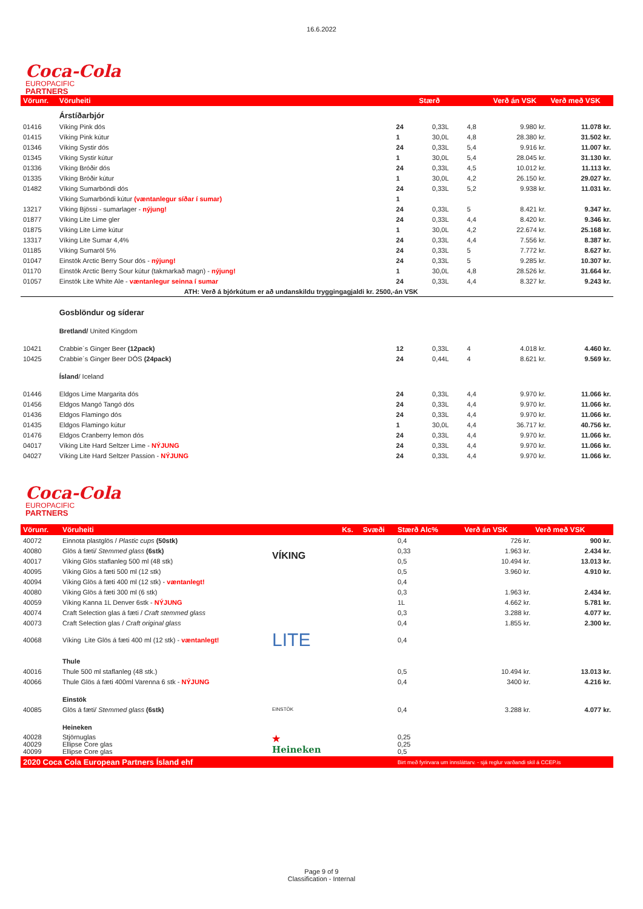16.6.2022
Coca-Cola
EUROPACIFIC
PARTNERS
| Vörunr. | Vöruheiti | | Stærð | | Verð án VSK | Verð með VSK |
| --- | --- | --- | --- | --- | --- | --- |
| | Árstíðarbjór | | | | | |
| 01416 | Víking Pink dós | 24 | 0,33L | 4,8 | 9.980 kr. | 11.078 kr. |
| 01415 | Víking Pink kútur | 1 | 30,0L | 4,8 | 28.380 kr. | 31.502 kr. |
| 01346 | Víking Systir dós | 24 | 0,33L | 5,4 | 9.916 kr. | 11.007 kr. |
| 01345 | Víking Systir kútur | 1 | 30,0L | 5,4 | 28.045 kr. | 31.130 kr. |
| 01336 | Víking Bróðir dós | 24 | 0,33L | 4,5 | 10.012 kr. | 11.113 kr. |
| 01335 | Víking Bróðir kútur | 1 | 30,0L | 4,2 | 26.150 kr. | 29.027 kr. |
| 01482 | Víking Sumarbóndi dós | 24 | 0,33L | 5,2 | 9.938 kr. | 11.031 kr. |
| | Víking Sumarbóndi kútur (væntanlegur síðar í sumar) | 1 | | | | |
| 13217 | Víking Bjössi - sumarlager - nýjung! | 24 | 0,33L | 5 | 8.421 kr. | 9.347 kr. |
| 01877 | Víking Lite Lime gler | 24 | 0,33L | 4,4 | 8.420 kr. | 9.346 kr. |
| 01875 | Víking Lite Lime kútur | 1 | 30,0L | 4,2 | 22.674 kr. | 25.168 kr. |
| 13317 | Víking Lite Sumar 4,4% | 24 | 0,33L | 4,4 | 7.556 kr. | 8.387 kr. |
| 01185 | Víking Sumaröl 5% | 24 | 0,33L | 5 | 7.772 kr. | 8.627 kr. |
| 01047 | Einstök Arctic Berry Sour dós - nýjung! | 24 | 0,33L | 5 | 9.285 kr. | 10.307 kr. |
| 01170 | Einstök Arctic Berry Sour kútur (takmarkað magn) - nýjung! | 1 | 30,0L | 4,8 | 28.526 kr. | 31.664 kr. |
| 01057 | Einstök Lite White Ale - væntanlegur seinna í sumar | 24 | 0,33L | 4,4 | 8.327 kr. | 9.243 kr. |
| | ATH: Verð á bjórkútum er að undanskildu tryggingagjaldi kr. 2500,-án VSK | | | | | |
| | Gosblöndur og síderar | | | | | |
| | Bretland/ United Kingdom | | | | | |
| 10421 | Crabbie´s Ginger Beer (12pack) | 12 | 0,33L | 4 | 4.018 kr. | 4.460 kr. |
| 10425 | Crabbie´s Ginger Beer DÓS (24pack) | 24 | 0,44L | 4 | 8.621 kr. | 9.569 kr. |
| | Ísland / Iceland | | | | | |
| 01446 | Eldgos Lime Margarita dós | 24 | 0,33L | 4,4 | 9.970 kr. | 11.066 kr. |
| 01456 | Eldgos Mangó Tangó dós | 24 | 0,33L | 4,4 | 9.970 kr. | 11.066 kr. |
| 01436 | Eldgos Flamingo dós | 24 | 0,33L | 4,4 | 9.970 kr. | 11.066 kr. |
| 01435 | Eldgos Flamingo kútur | 1 | 30,0L | 4,4 | 36.717 kr. | 40.756 kr. |
| 01476 | Eldgos Cranberry lemon dós | 24 | 0,33L | 4,4 | 9.970 kr. | 11.066 kr. |
| 04017 | Víking Lite Hard Seltzer Lime - NÝJUNG | 24 | 0,33L | 4,4 | 9.970 kr. | 11.066 kr. |
| 04027 | Víking Lite Hard Seltzer Passion - NÝJUNG | 24 | 0,33L | 4,4 | 9.970 kr. | 11.066 kr. |
Coca-Cola
EUROPACIFIC
PARTNERS
| Vörunr. | Vöruheiti | | Ks. | Svæði | Stærð Alc% | Verð án VSK | Verð með VSK |
| --- | --- | --- | --- | --- | --- | --- | --- |
| 40072 | Einnota plastglös / Plastic cups (50stk) | | | | 0,4 | 726 kr. | 900 kr. |
| 40080 | Glös á fæti/ Stemmed glass (6stk) | VÍKING | | | 0,33 | 1.963 kr. | 2.434 kr. |
| 40017 | Víking Glös staflanleg 500 ml (48 stk) | | | | 0,5 | 10.494 kr. | 13.013 kr. |
| 40095 | Víking Glös á fæti 500 ml (12 stk) | | | | 0,5 | 3.960 kr. | 4.910 kr. |
| 40094 | Víking Glös á fæti 400 ml (12 stk) - væntanlegt! | | | | 0,4 | | |
| 40080 | Víking Glös á fæti 300 ml (6 stk) | | | | 0,3 | 1.963 kr. | 2.434 kr. |
| 40059 | Víking Kanna 1L Denver 6stk - NÝJUNG | | | | 1L | 4.662 kr. | 5.781 kr. |
| 40074 | Craft Selection glas á fæti / Craft stemmed glass | | | | 0,3 | 3.288 kr. | 4.077 kr. |
| 40073 | Craft Selection glas / Craft original glass | | | | 0,4 | 1.855 kr. | 2.300 kr. |
| 40068 | Víking Lite Glös á fæti 400 ml (12 stk) - væntanlegt! | LITE | | | 0,4 | | |
| | Thule | | | | | | |
| 40016 | Thule 500 ml staflanleg (48 stk.) | | | | 0,5 | 10.494 kr. | 13.013 kr. |
| 40066 | Thule Glös á fæti 400ml Varenna 6 stk - NÝJUNG | | | | 0,4 | 3400 kr. | 4.216 kr. |
| | Einstök | | | | | | |
| 40085 | Glös á fæti/ Stemmed glass (6stk) | EINSTÖK | | | 0,4 | 3.288 kr. | 4.077 kr. |
| | Heineken | | | | | | |
| 40028 40029 40099 | Stjörnuglas Ellipse Core glas Ellipse Core glas | ★ Heineken | | | 0,25 0,25 0,5 | | |
| 2020 Coca Cola European Partners Ísland ehf | | | | | Birt með fyrirvara um innsláttarv. - sjá reglur varðandi skil á CCEP.is | | |
Page 9 of 9
Classification - Internal